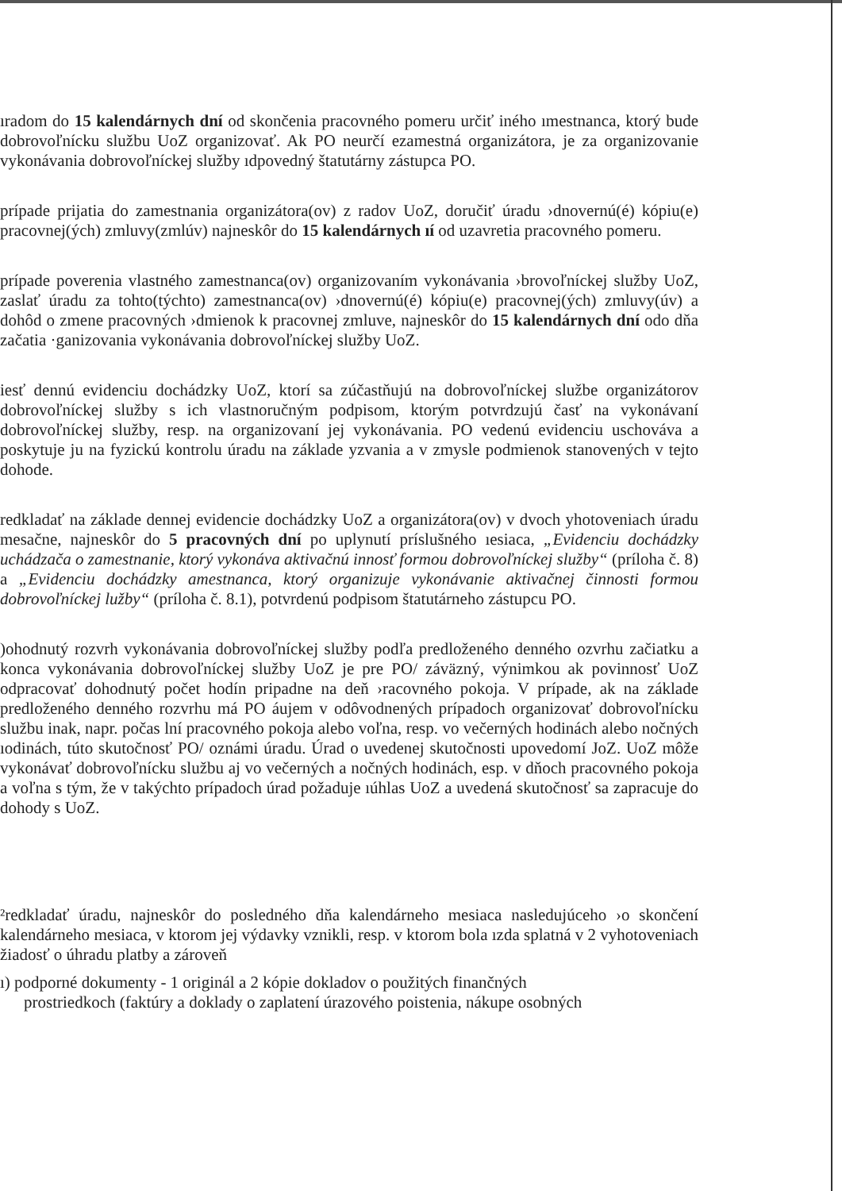ıradom do 15 kalendárnych dní od skončenia pracovného pomeru určiť iného ımestnanca, ktorý bude dobrovoľnícku službu UoZ organizovať. Ak PO neurčí ezamestná organizátora, je za organizovanie vykonávania dobrovoľníckej služby ıdpovedný štatutárny zástupca PO.
prípade prijatia do zamestnania organizátora(ov) z radov UoZ, doručiť úradu ›dnovernú(é) kópiu(e) pracovnej(ých) zmluvy(zmlúv) najneskôr do 15 kalendárnych ıí od uzavretia pracovného pomeru.
prípade poverenia vlastného zamestnanca(ov) organizovaním vykonávania ›brovoľníckej služby UoZ, zaslať úradu za tohto(týchto) zamestnanca(ov) ›dnovernú(é) kópiu(e) pracovnej(ých) zmluvy(úv) a dohôd o zmene pracovných ›dmienok k pracovnej zmluve, najneskôr do 15 kalendárnych dní odo dňa začatia ·ganizovania vykonávania dobrovoľníckej služby UoZ.
iesť dennú evidenciu dochádzky UoZ, ktorí sa zúčastňujú na dobrovoľníckej službe organizátorov dobrovoľníckej služby s ich vlastnoručným podpisom, ktorým potvrdzujú časť na vykonávaní dobrovoľníckej služby, resp. na organizovaní jej vykonávania. PO vedenú evidenciu uschováva a poskytuje ju na fyzickú kontrolu úradu na základe yzvania a v zmysle podmienok stanovených v tejto dohode.
redkladať na základe dennej evidencie dochádzky UoZ a organizátora(ov) v dvoch yhotoveniach úradu mesačne, najneskôr do 5 pracovných dní po uplynutí príslušného ıesiaca, „Evidenciu dochádzky uchádzača o zamestnanie, ktorý vykonáva aktivačnú innosť formou dobrovoľníckej služby“ (príloha č. 8) a „Evidenciu dochádzky amestnanca, ktorý organizuje vykonávanie aktivačnej činnosti formou dobrovoľníckej lužby“ (príloha č. 8.1), potvrdenú podpisom štatutárneho zástupcu PO.
)ohodnutý rozvrh vykonávania dobrovoľníckej služby podľa predloženého denného ozvrhu začiatku a konca vykonávania dobrovoľníckej služby UoZ je pre PO/ záväzný, výnimkou ak povinnosť UoZ odpracovať dohodnutý počet hodín pripadne na deň ›racovného pokoja. V prípade, ak na základe predloženého denného rozvrhu má PO áujem v odôvodnených prípadoch organizovať dobrovoľnícku službu inak, napr. počas lní pracovného pokoja alebo voľna, resp. vo večerných hodinách alebo nočných ıodinách, túto skutočnosť PO/ oznámi úradu. Úrad o uvedenej skutočnosti upovedomí JoZ. UoZ môže vykonávať dobrovoľnícku službu aj vo večerných a nočných hodinách, esp. v dňoch pracovného pokoja a voľna s tým, že v takýchto prípadoch úrad požaduje ıúhlas UoZ a uvedená skutočnosť sa zapracuje do dohody s UoZ.
²redkladať úradu, najneskôr do posledného dňa kalendárneho mesiaca nasledujúceho ›o skončení kalendárneho mesiaca, v ktorom jej výdavky vznikli, resp. v ktorom bola ızda splatná v 2 vyhotoveniach žiadosť o úhradu platby a zároveň
ı) podporné dokumenty - 1 originál a 2 kópie dokladov o použitých finančných
prostriedkoch (faktúry a doklady o zaplatení úrazového poistenia, nákupe osobných